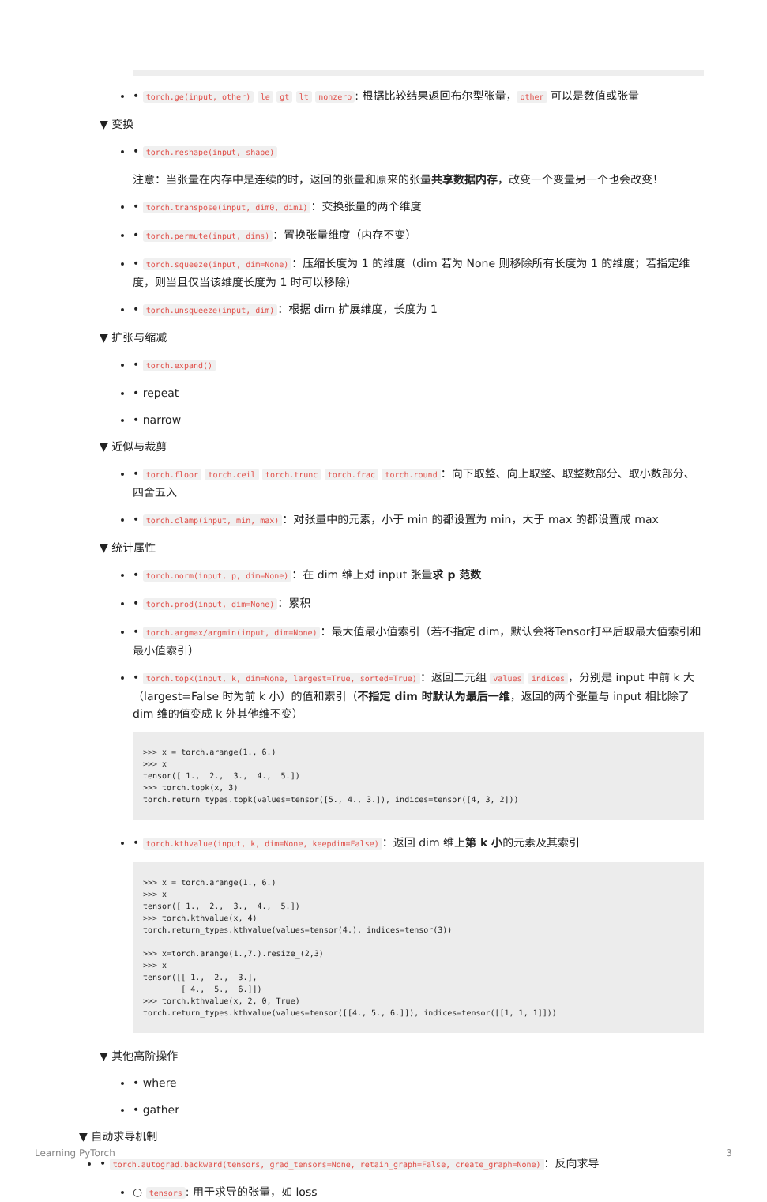• torch.ge(input, other) le gt lt nonzero: 根据比较结果返回布尔型张量， other 可以是数值或张量
▼ 变换
• torch.reshape(input, shape)
注意：当张量在内存中是连续的时，返回的张量和原来的张量共享数据内存，改变一个变量另一个也会改变！
• torch.transpose(input, dim0, dim1) ：交换张量的两个维度
• torch.permute(input, dims) ：置换张量维度（内存不变）
• torch.squeeze(input, dim=None) ：压缩长度为 1 的维度（dim 若为 None 则移除所有长度为 1 的维度；若指定维度，则当且仅当该维度长度为 1 时可以移除）
• torch.unsqueeze(input, dim) ：根据 dim 扩展维度，长度为 1
▼ 扩张与缩减
• torch.expand()
• repeat
• narrow
▼ 近似与裁剪
• torch.floor torch.ceil torch.trunc torch.frac torch.round ：向下取整、向上取整、取整数部分、取小数部分、四舍五入
• torch.clamp(input, min, max) ：对张量中的元素，小于 min 的都设置为 min，大于 max 的都设置成 max
▼ 统计属性
• torch.norm(input, p, dim=None) ：在 dim 维上对 input 张量求 p 范数
• torch.prod(input, dim=None) ：累积
• torch.argmax/argmin(input, dim=None) ：最大值最小值索引（若不指定 dim，默认会将Tensor打平后取最大值索引和最小值索引）
• torch.topk(input, k, dim=None, largest=True, sorted=True) ：返回二元组 values indices ，分别是 input 中前 k 大（largest=False 时为前 k 小）的值和索引（不指定 dim 时默认为最后一维，返回的两个张量与 input 相比除了 dim 维的值变成 k 外其他维不变）
>>> x = torch.arange(1., 6.)
>>> x
tensor([ 1.,  2.,  3.,  4.,  5.])
>>> torch.topk(x, 3)
torch.return_types.topk(values=tensor([5., 4., 3.]), indices=tensor([4, 3, 2]))
• torch.kthvalue(input, k, dim=None, keepdim=False) ：返回 dim 维上第 k 小的元素及其索引
>>> x = torch.arange(1., 6.)
>>> x
tensor([ 1.,  2.,  3.,  4.,  5.])
>>> torch.kthvalue(x, 4)
torch.return_types.kthvalue(values=tensor(4.), indices=tensor(3))

>>> x=torch.arange(1.,7.).resize_(2,3)
>>> x
tensor([[ 1.,  2.,  3.],
        [ 4.,  5.,  6.]])
>>> torch.kthvalue(x, 2, 0, True)
torch.return_types.kthvalue(values=tensor([[4., 5., 6.]]), indices=tensor([[1, 1, 1]]))
▼ 其他高阶操作
• where
• gather
▼ 自动求导机制
• torch.autograd.backward(tensors, grad_tensors=None, retain_graph=False, create_graph=None) ：反向求导
○ tensors: 用于求导的张量，如 loss
Learning PyTorch 3